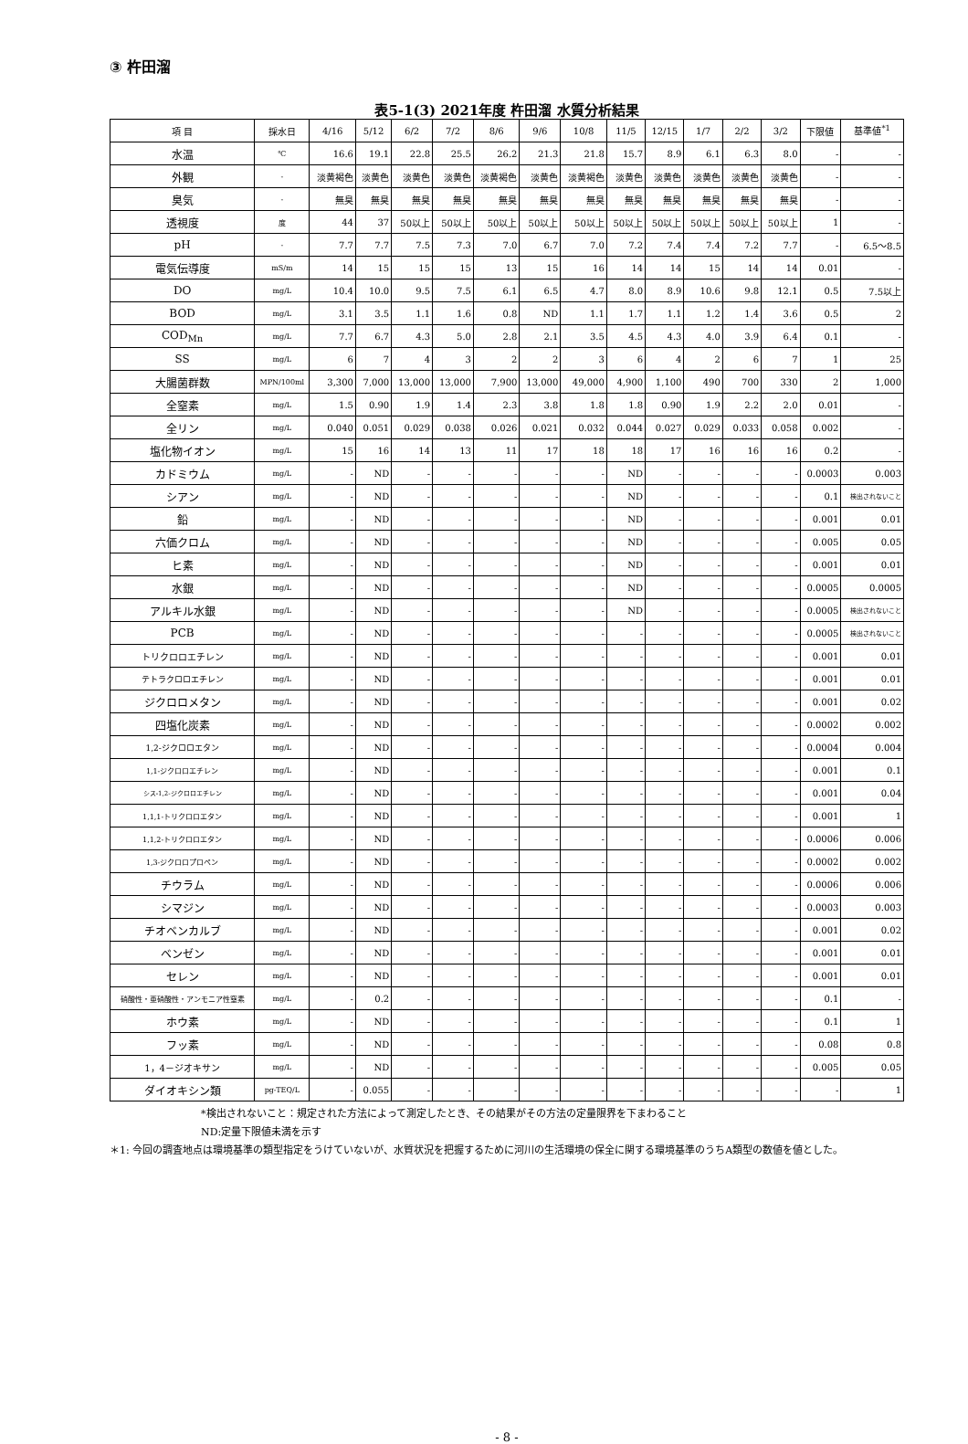③ 杵田溜
表5-1(3) 2021年度 杵田溜 水質分析結果
| 項 目 | 採水日 | 4/16 | 5/12 | 6/2 | 7/2 | 8/6 | 9/6 | 10/8 | 11/5 | 12/15 | 1/7 | 2/2 | 3/2 | 下限値 | 基準値<sup>*1</sup> |
| --- | --- | --- | --- | --- | --- | --- | --- | --- | --- | --- | --- | --- | --- | --- | --- |
| 水温 | ℃ | 16.6 | 19.1 | 22.8 | 25.5 | 26.2 | 21.3 | 21.8 | 15.7 | 8.9 | 6.1 | 6.3 | 8.0 | - | - |
| 外観 | - | 淡黄褐色 | 淡黄色 | 淡黄色 | 淡黄色 | 淡黄褐色 | 淡黄色 | 淡黄褐色 | 淡黄色 | 淡黄色 | 淡黄色 | 淡黄色 | 淡黄色 | - | - |
| 臭気 | - | 無臭 | 無臭 | 無臭 | 無臭 | 無臭 | 無臭 | 無臭 | 無臭 | 無臭 | 無臭 | 無臭 | 無臭 | - | - |
| 透視度 | 度 | 44 | 37 | 50以上 | 50以上 | 50以上 | 50以上 | 50以上 | 50以上 | 50以上 | 50以上 | 50以上 | 50以上 | 1 | - |
| pH | - | 7.7 | 7.7 | 7.5 | 7.3 | 7.0 | 6.7 | 7.0 | 7.2 | 7.4 | 7.4 | 7.2 | 7.7 | - | 6.5～8.5 |
| 電気伝導度 | mS/m | 14 | 15 | 15 | 15 | 13 | 15 | 16 | 14 | 14 | 15 | 14 | 14 | 0.01 | - |
| DO | mg/L | 10.4 | 10.0 | 9.5 | 7.5 | 6.1 | 6.5 | 4.7 | 8.0 | 8.9 | 10.6 | 9.8 | 12.1 | 0.5 | 7.5以上 |
| BOD | mg/L | 3.1 | 3.5 | 1.1 | 1.6 | 0.8 | ND | 1.1 | 1.7 | 1.1 | 1.2 | 1.4 | 3.6 | 0.5 | 2 |
| COD<sub>Mn</sub> | mg/L | 7.7 | 6.7 | 4.3 | 5.0 | 2.8 | 2.1 | 3.5 | 4.5 | 4.3 | 4.0 | 3.9 | 6.4 | 0.1 | - |
| SS | mg/L | 6 | 7 | 4 | 3 | 2 | 2 | 3 | 6 | 4 | 2 | 6 | 7 | 1 | 25 |
| 大腸菌群数 | MPN/100ml | 3,300 | 7,000 | 13,000 | 13,000 | 7,900 | 13,000 | 49,000 | 4,900 | 1,100 | 490 | 700 | 330 | 2 | 1,000 |
| 全窒素 | mg/L | 1.5 | 0.90 | 1.9 | 1.4 | 2.3 | 3.8 | 1.8 | 1.8 | 0.90 | 1.9 | 2.2 | 2.0 | 0.01 | - |
| 全リン | mg/L | 0.040 | 0.051 | 0.029 | 0.038 | 0.026 | 0.021 | 0.032 | 0.044 | 0.027 | 0.029 | 0.033 | 0.058 | 0.002 | - |
| 塩化物イオン | mg/L | 15 | 16 | 14 | 13 | 11 | 17 | 18 | 18 | 17 | 16 | 16 | 16 | 0.2 | - |
| カドミウム | mg/L | - | ND | - | - | - | - | - | ND | - | - | - | - | 0.0003 | 0.003 |
| シアン | mg/L | - | ND | - | - | - | - | - | ND | - | - | - | - | 0.1 | 検出されないこと |
| 鉛 | mg/L | - | ND | - | - | - | - | - | ND | - | - | - | - | 0.001 | 0.01 |
| 六価クロム | mg/L | - | ND | - | - | - | - | - | ND | - | - | - | - | 0.005 | 0.05 |
| ヒ素 | mg/L | - | ND | - | - | - | - | - | ND | - | - | - | - | 0.001 | 0.01 |
| 水銀 | mg/L | - | ND | - | - | - | - | - | ND | - | - | - | - | 0.0005 | 0.0005 |
| アルキル水銀 | mg/L | - | ND | - | - | - | - | - | ND | - | - | - | - | 0.0005 | 検出されないこと |
| PCB | mg/L | - | ND | - | - | - | - | - | - | - | - | - | - | 0.0005 | 検出されないこと |
| トリクロロエチレン | mg/L | - | ND | - | - | - | - | - | - | - | - | - | - | 0.001 | 0.01 |
| テトラクロロエチレン | mg/L | - | ND | - | - | - | - | - | - | - | - | - | - | 0.001 | 0.01 |
| ジクロロメタン | mg/L | - | ND | - | - | - | - | - | - | - | - | - | - | 0.001 | 0.02 |
| 四塩化炭素 | mg/L | - | ND | - | - | - | - | - | - | - | - | - | - | 0.0002 | 0.002 |
| 1,2-ジクロロエタン | mg/L | - | ND | - | - | - | - | - | - | - | - | - | - | 0.0004 | 0.004 |
| 1,1-ジクロロエチレン | mg/L | - | ND | - | - | - | - | - | - | - | - | - | - | 0.001 | 0.1 |
| シス-1,2-ジクロロエチレン | mg/L | - | ND | - | - | - | - | - | - | - | - | - | - | 0.001 | 0.04 |
| 1,1,1-トリクロロエタン | mg/L | - | ND | - | - | - | - | - | - | - | - | - | - | 0.001 | 1 |
| 1,1,2-トリクロロエタン | mg/L | - | ND | - | - | - | - | - | - | - | - | - | - | 0.0006 | 0.006 |
| 1,3-ジクロロプロペン | mg/L | - | ND | - | - | - | - | - | - | - | - | - | - | 0.0002 | 0.002 |
| チウラム | mg/L | - | ND | - | - | - | - | - | - | - | - | - | - | 0.0006 | 0.006 |
| シマジン | mg/L | - | ND | - | - | - | - | - | - | - | - | - | - | 0.0003 | 0.003 |
| チオベンカルブ | mg/L | - | ND | - | - | - | - | - | - | - | - | - | - | 0.001 | 0.02 |
| ベンゼン | mg/L | - | ND | - | - | - | - | - | - | - | - | - | - | 0.001 | 0.01 |
| セレン | mg/L | - | ND | - | - | - | - | - | - | - | - | - | - | 0.001 | 0.01 |
| 硝酸性・亜硝酸性・アンモニア性窒素 | mg/L | - | 0.2 | - | - | - | - | - | - | - | - | - | - | 0.1 | - |
| ホウ素 | mg/L | - | ND | - | - | - | - | - | - | - | - | - | - | 0.1 | 1 |
| フッ素 | mg/L | - | ND | - | - | - | - | - | - | - | - | - | - | 0.08 | 0.8 |
| 1，4－ジオキサン | mg/L | - | ND | - | - | - | - | - | - | - | - | - | - | 0.005 | 0.05 |
| ダイオキシン類 | pg-TEQ/L | - | 0.055 | - | - | - | - | - | - | - | - | - | - | - | 1 |
*検出されないこと：規定された方法によって測定したとき、その結果がその方法の定量限界を下まわること
ND:定量下限値未満を示す
＊1: 今回の調査地点は環境基準の類型指定をうけていないが、水質状況を把握するために河川の生活環境の保全に関する環境基準のうちA類型の数値を値とした。
- 8 -